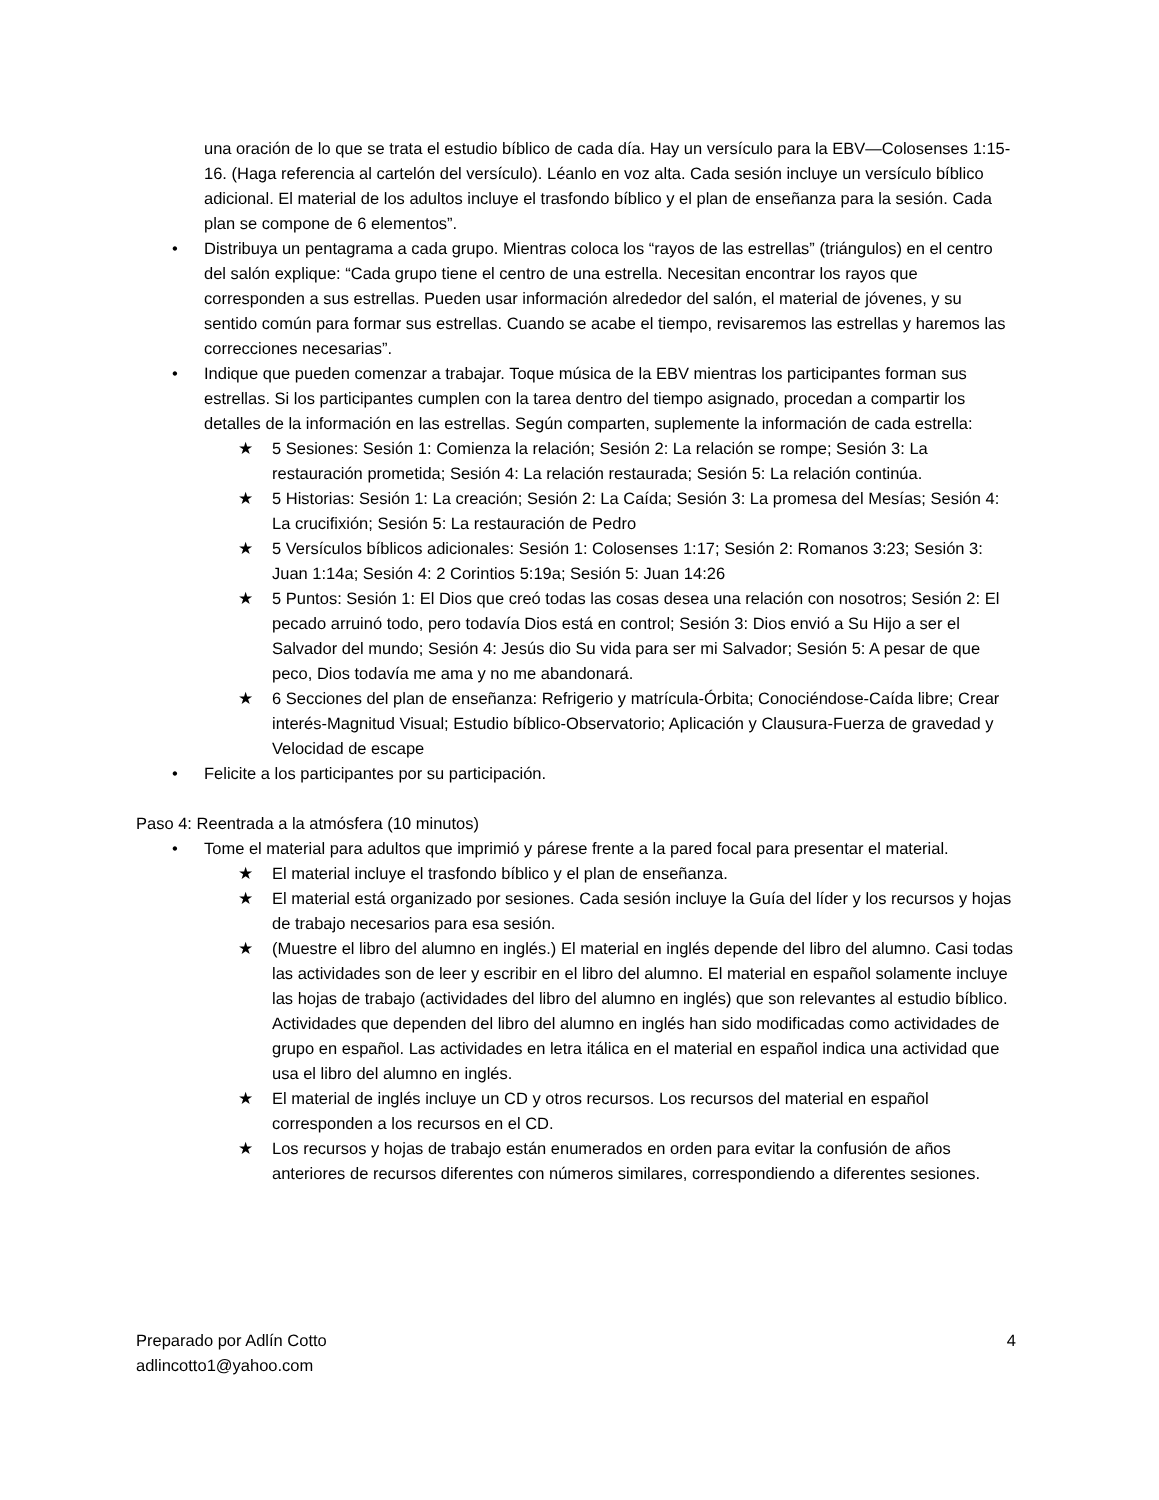una oración de lo que se trata el estudio bíblico de cada día. Hay un versículo para la EBV—Colosenses 1:15-16. (Haga referencia al cartelón del versículo). Léanlo en voz alta. Cada sesión incluye un versículo bíblico adicional. El material de los adultos incluye el trasfondo bíblico y el plan de enseñanza para la sesión. Cada plan se compone de 6 elementos”.
• Distribuya un pentagrama a cada grupo. Mientras coloca los “rayos de las estrellas” (triángulos) en el centro del salón explique: “Cada grupo tiene el centro de una estrella. Necesitan encontrar los rayos que corresponden a sus estrellas. Pueden usar información alrededor del salón, el material de jóvenes, y su sentido común para formar sus estrellas. Cuando se acabe el tiempo, revisaremos las estrellas y haremos las correcciones necesarias”.
• Indique que pueden comenzar a trabajar. Toque música de la EBV mientras los participantes forman sus estrellas. Si los participantes cumplen con la tarea dentro del tiempo asignado, procedan a compartir los detalles de la información en las estrellas. Según comparten, suplemente la información de cada estrella:
★ 5 Sesiones: Sesión 1: Comienza la relación; Sesión 2: La relación se rompe; Sesión 3: La restauración prometida; Sesión 4: La relación restaurada; Sesión 5: La relación continúa.
★ 5 Historias: Sesión 1: La creación; Sesión 2: La Caída; Sesión 3: La promesa del Mesías; Sesión 4: La crucifixión; Sesión 5: La restauración de Pedro
★ 5 Versículos bíblicos adicionales: Sesión 1: Colosenses 1:17; Sesión 2: Romanos 3:23; Sesión 3: Juan 1:14a; Sesión 4: 2 Corintios 5:19a; Sesión 5: Juan 14:26
★ 5 Puntos: Sesión 1: El Dios que creó todas las cosas desea una relación con nosotros; Sesión 2: El pecado arruinó todo, pero todavía Dios está en control; Sesión 3: Dios envió a Su Hijo a ser el Salvador del mundo; Sesión 4: Jesús dio Su vida para ser mi Salvador; Sesión 5: A pesar de que peco, Dios todavía me ama y no me abandonará.
★ 6 Secciones del plan de enseñanza: Refrigerio y matrícula-Órbita; Conociéndose-Caída libre; Crear interés-Magnitud Visual; Estudio bíblico-Observatorio; Aplicación y Clausura-Fuerza de gravedad y Velocidad de escape
• Felicite a los participantes por su participación.
Paso 4: Reentrada a la atmósfera (10 minutos)
• Tome el material para adultos que imprimió y párese frente a la pared focal para presentar el material.
★ El material incluye el trasfondo bíblico y el plan de enseñanza.
★ El material está organizado por sesiones. Cada sesión incluye la Guía del líder y los recursos y hojas de trabajo necesarios para esa sesión.
★ (Muestre el libro del alumno en inglés.) El material en inglés depende del libro del alumno. Casi todas las actividades son de leer y escribir en el libro del alumno. El material en español solamente incluye las hojas de trabajo (actividades del libro del alumno en inglés) que son relevantes al estudio bíblico. Actividades que dependen del libro del alumno en inglés han sido modificadas como actividades de grupo en español. Las actividades en letra itálica en el material en español indica una actividad que usa el libro del alumno en inglés.
★ El material de inglés incluye un CD y otros recursos. Los recursos del material en español corresponden a los recursos en el CD.
★ Los recursos y hojas de trabajo están enumerados en orden para evitar la confusión de años anteriores de recursos diferentes con números similares, correspondiendo a diferentes sesiones.
Preparado por Adlín Cotto 4
adlincotto1@yahoo.com